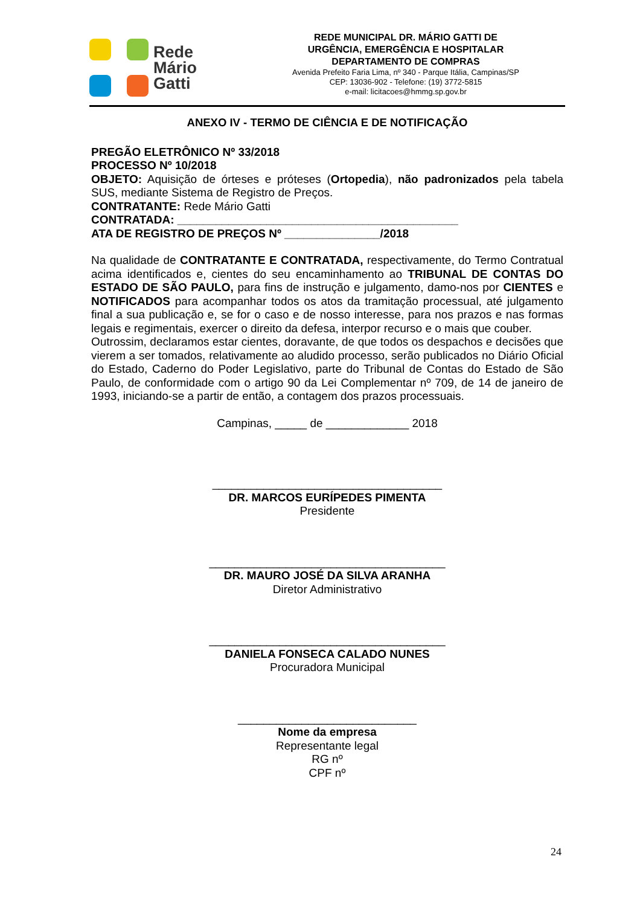Rede
Mário
Gatti
REDE MUNICIPAL DR. MÁRIO GATTI DE
URGÊNCIA, EMERGÊNCIA E HOSPITALAR
DEPARTAMENTO DE COMPRAS
Avenida Prefeito Faria Lima, nº 340 - Parque Itália, Campinas/SP
CEP: 13036-902 - Telefone: (19) 3772-5815
e-mail: licitacoes@hmmg.sp.gov.br
ANEXO IV - TERMO DE CIÊNCIA E DE NOTIFICAÇÃO
PREGÃO ELETRÔNICO Nº 33/2018
PROCESSO Nº 10/2018
OBJETO: Aquisição de órteses e próteses (Ortopedia), não padronizados pela tabela SUS, mediante Sistema de Registro de Preços.
CONTRATANTE: Rede Mário Gatti
CONTRATADA: ____________________________________________
ATA DE REGISTRO DE PREÇOS Nº _______________/2018
Na qualidade de CONTRATANTE E CONTRATADA, respectivamente, do Termo Contratual acima identificados e, cientes do seu encaminhamento ao TRIBUNAL DE CONTAS DO ESTADO DE SÃO PAULO, para fins de instrução e julgamento, damo-nos por CIENTES e NOTIFICADOS para acompanhar todos os atos da tramitação processual, até julgamento final a sua publicação e, se for o caso e de nosso interesse, para nos prazos e nas formas legais e regimentais, exercer o direito da defesa, interpor recurso e o mais que couber.
Outrossim, declaramos estar cientes, doravante, de que todos os despachos e decisões que vierem a ser tomados, relativamente ao aludido processo, serão publicados no Diário Oficial do Estado, Caderno do Poder Legislativo, parte do Tribunal de Contas do Estado de São Paulo, de conformidade com o artigo 90 da Lei Complementar nº 709, de 14 de janeiro de 1993, iniciando-se a partir de então, a contagem dos prazos processuais.
Campinas, _____ de _____________ 2018
____________________________________
DR. MARCOS EURÍPEDES PIMENTA
Presidente
_____________________________________
DR. MAURO JOSÉ DA SILVA ARANHA
Diretor Administrativo
_____________________________________
DANIELA FONSECA CALADO NUNES
Procuradora Municipal
____________________________
Nome da empresa
Representante legal
RG nº
CPF nº
24